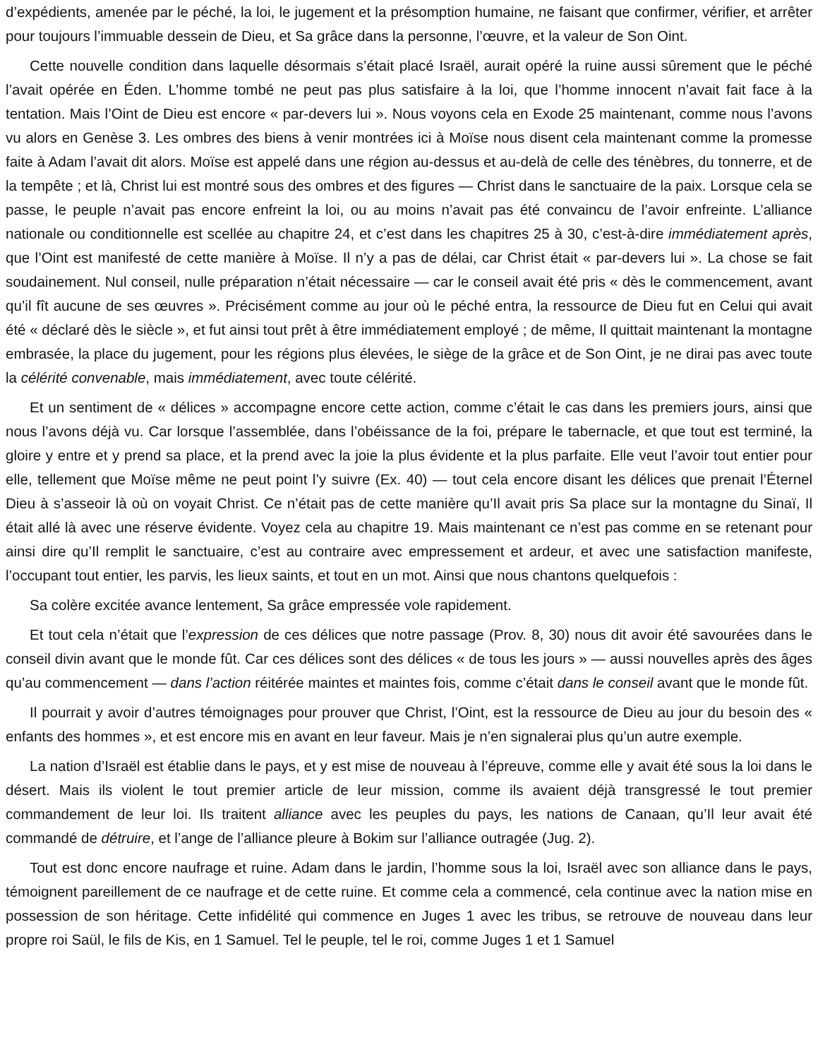d’expédients, amenée par le péché, la loi, le jugement et la présomption humaine, ne faisant que confirmer, vérifier, et arrêter pour toujours l’immuable dessein de Dieu, et Sa grâce dans la personne, l’œuvre, et la valeur de Son Oint.
Cette nouvelle condition dans laquelle désormais s’était placé Israël, aurait opéré la ruine aussi sûrement que le péché l’avait opérée en Éden. L’homme tombé ne peut pas plus satisfaire à la loi, que l’homme innocent n’avait fait face à la tentation. Mais l’Oint de Dieu est encore « par-devers lui ». Nous voyons cela en Exode 25 maintenant, comme nous l’avons vu alors en Genèse 3. Les ombres des biens à venir montrées ici à Moïse nous disent cela maintenant comme la promesse faite à Adam l’avait dit alors. Moïse est appelé dans une région au-dessus et au-delà de celle des ténèbres, du tonnerre, et de la tempête ; et là, Christ lui est montré sous des ombres et des figures — Christ dans le sanctuaire de la paix. Lorsque cela se passe, le peuple n’avait pas encore enfreint la loi, ou au moins n’avait pas été convaincu de l’avoir enfreinte. L’alliance nationale ou conditionnelle est scellée au chapitre 24, et c’est dans les chapitres 25 à 30, c’est-à-dire immédiatement après, que l’Oint est manifesté de cette manière à Moïse. Il n’y a pas de délai, car Christ était « par-devers lui ». La chose se fait soudainement. Nul conseil, nulle préparation n’était nécessaire — car le conseil avait été pris « dès le commencement, avant qu’il fît aucune de ses œuvres ». Précisément comme au jour où le péché entra, la ressource de Dieu fut en Celui qui avait été « déclaré dès le siècle », et fut ainsi tout prêt à être immédiatement employé ; de même, Il quittait maintenant la montagne embrasée, la place du jugement, pour les régions plus élevées, le siège de la grâce et de Son Oint, je ne dirai pas avec toute la célérité convenable, mais immédiatement, avec toute célérité.
Et un sentiment de « délices » accompagne encore cette action, comme c’était le cas dans les premiers jours, ainsi que nous l’avons déjà vu. Car lorsque l’assemblée, dans l’obéissance de la foi, prépare le tabernacle, et que tout est terminé, la gloire y entre et y prend sa place, et la prend avec la joie la plus évidente et la plus parfaite. Elle veut l’avoir tout entier pour elle, tellement que Moïse même ne peut point l’y suivre (Ex. 40) — tout cela encore disant les délices que prenait l’Éternel Dieu à s’asseoir là où on voyait Christ. Ce n’était pas de cette manière qu’Il avait pris Sa place sur la montagne du Sinaï, Il était allé là avec une réserve évidente. Voyez cela au chapitre 19. Mais maintenant ce n’est pas comme en se retenant pour ainsi dire qu’Il remplit le sanctuaire, c’est au contraire avec empressement et ardeur, et avec une satisfaction manifeste, l’occupant tout entier, les parvis, les lieux saints, et tout en un mot. Ainsi que nous chantons quelquefois :
Sa colère excitée avance lentement, Sa grâce empressée vole rapidement.
Et tout cela n’était que l’expression de ces délices que notre passage (Prov. 8, 30) nous dit avoir été savourées dans le conseil divin avant que le monde fût. Car ces délices sont des délices « de tous les jours » — aussi nouvelles après des âges qu’au commencement — dans l’action réitérée maintes et maintes fois, comme c’était dans le conseil avant que le monde fût.
Il pourrait y avoir d’autres témoignages pour prouver que Christ, l’Oint, est la ressource de Dieu au jour du besoin des « enfants des hommes », et est encore mis en avant en leur faveur. Mais je n’en signalerai plus qu’un autre exemple.
La nation d’Israël est établie dans le pays, et y est mise de nouveau à l’épreuve, comme elle y avait été sous la loi dans le désert. Mais ils violent le tout premier article de leur mission, comme ils avaient déjà transgressé le tout premier commandement de leur loi. Ils traitent alliance avec les peuples du pays, les nations de Canaan, qu’Il leur avait été commandé de détruire, et l’ange de l’alliance pleure à Bokim sur l’alliance outragée (Jug. 2).
Tout est donc encore naufrage et ruine. Adam dans le jardin, l’homme sous la loi, Israël avec son alliance dans le pays, témoignent pareillement de ce naufrage et de cette ruine. Et comme cela a commencé, cela continue avec la nation mise en possession de son héritage. Cette infidélité qui commence en Juges 1 avec les tribus, se retrouve de nouveau dans leur propre roi Saül, le fils de Kis, en 1 Samuel. Tel le peuple, tel le roi, comme Juges 1 et 1 Samuel